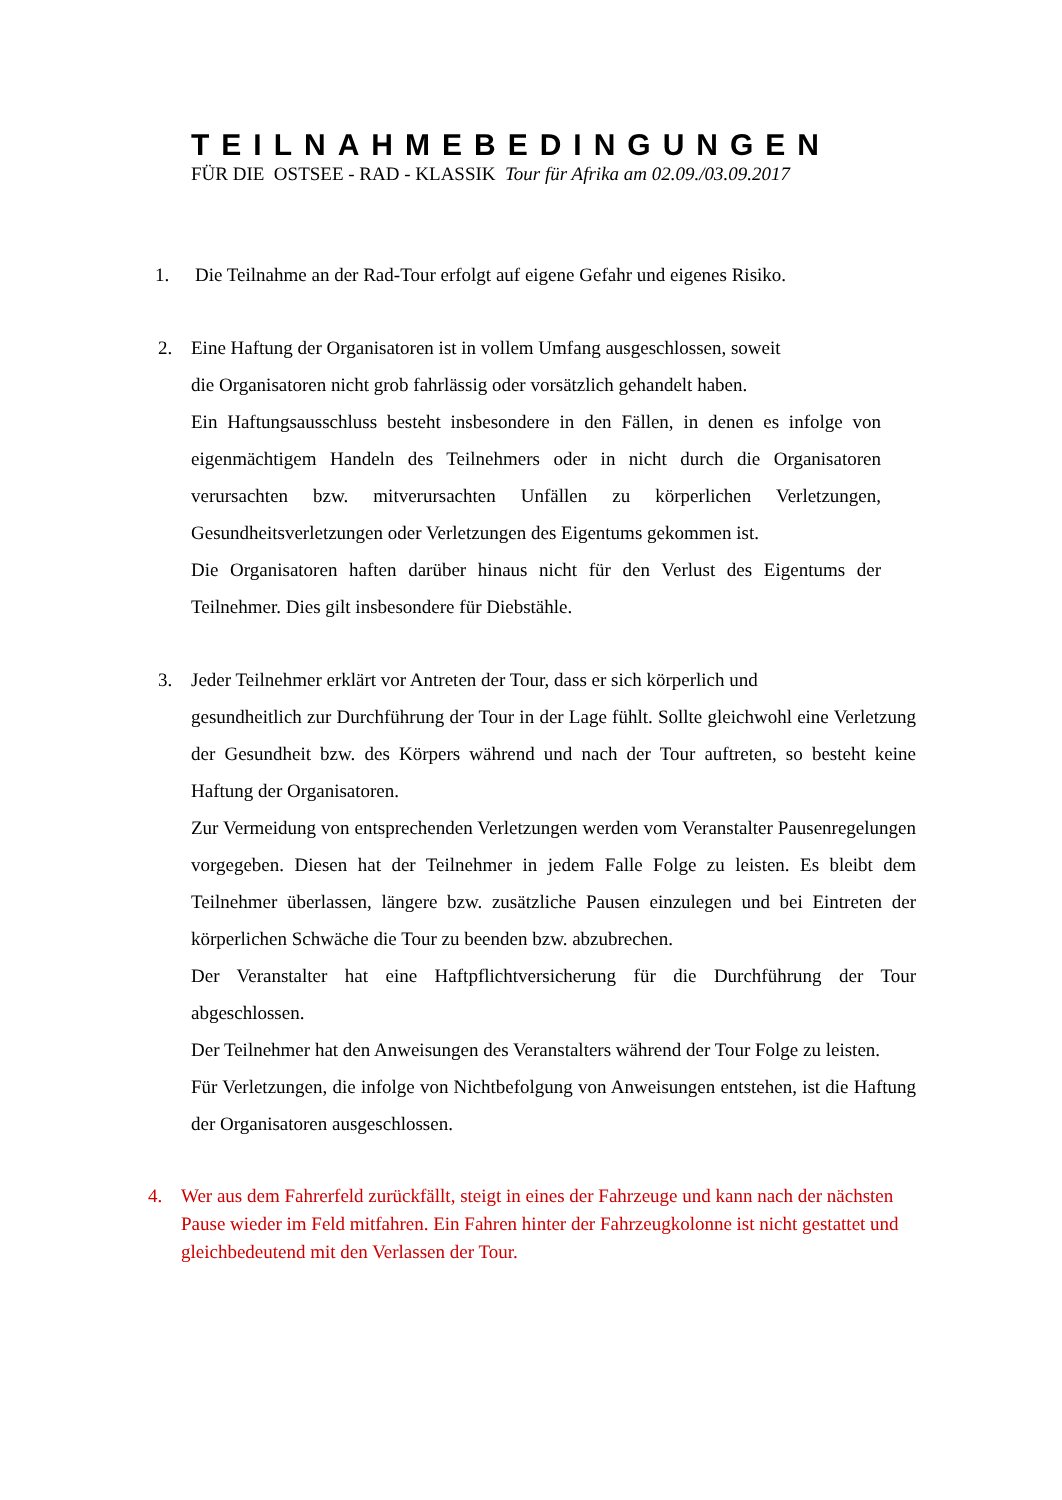TEILNAHMEBEDINGUNGEN
FÜR DIE OSTSEE - RAD - KLASSIK Tour für Afrika am 02.09./03.09.2017
1. Die Teilnahme an der Rad-Tour erfolgt auf eigene Gefahr und eigenes Risiko.
2. Eine Haftung der Organisatoren ist in vollem Umfang ausgeschlossen, soweit
die Organisatoren nicht grob fahrlässig oder vorsätzlich gehandelt haben.
Ein Haftungsausschluss besteht insbesondere in den Fällen, in denen es infolge von eigenmächtigem Handeln des Teilnehmers oder in nicht durch die Organisatoren verursachten bzw. mitverursachten Unfällen zu körperlichen Verletzungen, Gesundheitsverletzungen oder Verletzungen des Eigentums gekommen ist.
Die Organisatoren haften darüber hinaus nicht für den Verlust des Eigentums der Teilnehmer. Dies gilt insbesondere für Diebstähle.
3. Jeder Teilnehmer erklärt vor Antreten der Tour, dass er sich körperlich und
gesundheitlich zur Durchführung der Tour in der Lage fühlt. Sollte gleichwohl eine Verletzung der Gesundheit bzw. des Körpers während und nach der Tour auftreten, so besteht keine Haftung der Organisatoren.
Zur Vermeidung von entsprechenden Verletzungen werden vom Veranstalter Pausenregelungen vorgegeben. Diesen hat der Teilnehmer in jedem Falle Folge zu leisten. Es bleibt dem Teilnehmer überlassen, längere bzw. zusätzliche Pausen einzulegen und bei Eintreten der körperlichen Schwäche die Tour zu beenden bzw. abzubrechen.
Der Veranstalter hat eine Haftpflichtversicherung für die Durchführung der Tour abgeschlossen.
Der Teilnehmer hat den Anweisungen des Veranstalters während der Tour Folge zu leisten.
Für Verletzungen, die infolge von Nichtbefolgung von Anweisungen entstehen, ist die Haftung der Organisatoren ausgeschlossen.
4. Wer aus dem Fahrerfeld zurückfällt, steigt in eines der Fahrzeuge und kann nach der nächsten Pause wieder im Feld mitfahren. Ein Fahren hinter der Fahrzeugkolonne ist nicht gestattet und gleichbedeutend mit den Verlassen der Tour.